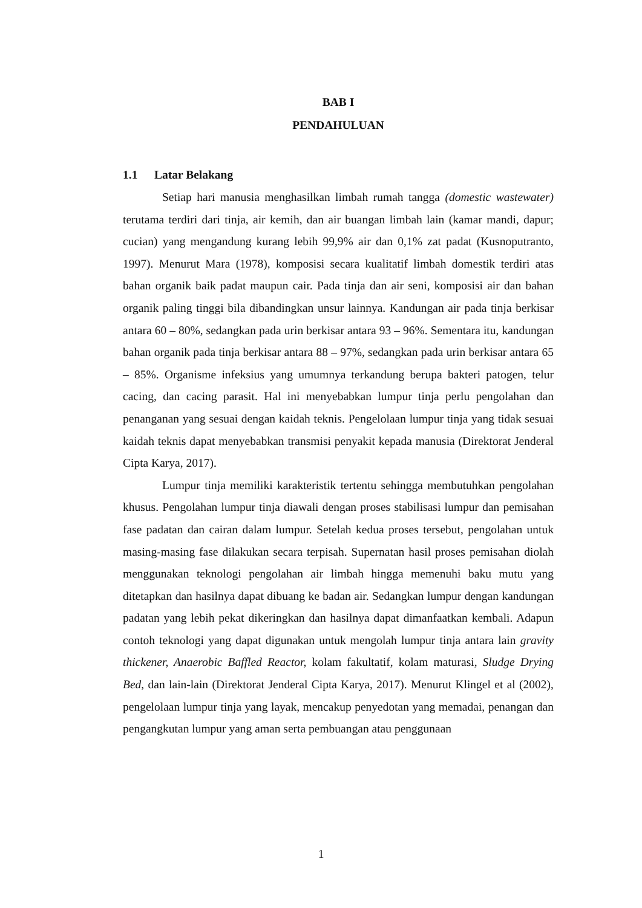BAB I
PENDAHULUAN
1.1 Latar Belakang
Setiap hari manusia menghasilkan limbah rumah tangga (domestic wastewater) terutama terdiri dari tinja, air kemih, dan air buangan limbah lain (kamar mandi, dapur; cucian) yang mengandung kurang lebih 99,9% air dan 0,1% zat padat (Kusnoputranto, 1997). Menurut Mara (1978), komposisi secara kualitatif limbah domestik terdiri atas bahan organik baik padat maupun cair. Pada tinja dan air seni, komposisi air dan bahan organik paling tinggi bila dibandingkan unsur lainnya. Kandungan air pada tinja berkisar antara 60 – 80%, sedangkan pada urin berkisar antara 93 – 96%. Sementara itu, kandungan bahan organik pada tinja berkisar antara 88 – 97%, sedangkan pada urin berkisar antara 65 – 85%. Organisme infeksius yang umumnya terkandung berupa bakteri patogen, telur cacing, dan cacing parasit. Hal ini menyebabkan lumpur tinja perlu pengolahan dan penanganan yang sesuai dengan kaidah teknis. Pengelolaan lumpur tinja yang tidak sesuai kaidah teknis dapat menyebabkan transmisi penyakit kepada manusia (Direktorat Jenderal Cipta Karya, 2017).
Lumpur tinja memiliki karakteristik tertentu sehingga membutuhkan pengolahan khusus. Pengolahan lumpur tinja diawali dengan proses stabilisasi lumpur dan pemisahan fase padatan dan cairan dalam lumpur. Setelah kedua proses tersebut, pengolahan untuk masing-masing fase dilakukan secara terpisah. Supernatan hasil proses pemisahan diolah menggunakan teknologi pengolahan air limbah hingga memenuhi baku mutu yang ditetapkan dan hasilnya dapat dibuang ke badan air. Sedangkan lumpur dengan kandungan padatan yang lebih pekat dikeringkan dan hasilnya dapat dimanfaatkan kembali. Adapun contoh teknologi yang dapat digunakan untuk mengolah lumpur tinja antara lain gravity thickener, Anaerobic Baffled Reactor, kolam fakultatif, kolam maturasi, Sludge Drying Bed, dan lain-lain (Direktorat Jenderal Cipta Karya, 2017). Menurut Klingel et al (2002), pengelolaan lumpur tinja yang layak, mencakup penyedotan yang memadai, penangan dan pengangkutan lumpur yang aman serta pembuangan atau penggunaan
1